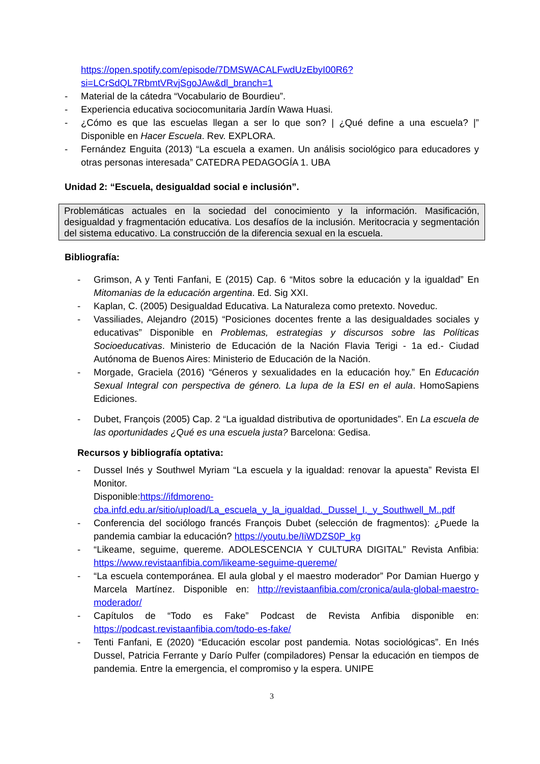https://open.spotify.com/episode/7DMSWACALFwdUzEbyI00R6?si=LCrSdQL7RbmtVRvjSgoJAw&dl_branch=1
- Material de la cátedra “Vocabulario de Bourdieu”.
- Experiencia educativa sociocomunitaria Jardín Wawa Huasi.
- ¿Cómo es que las escuelas llegan a ser lo que son? | ¿Qué define a una escuela? |” Disponible en Hacer Escuela. Rev. EXPLORA.
- Fernández Enguita (2013) “La escuela a examen. Un análisis sociológico para educadores y otras personas interesada” CATEDRA PEDAGOGÍA 1. UBA
Unidad 2: “Escuela, desigualdad social e inclusión”.
Problemáticas actuales en la sociedad del conocimiento y la información. Masificación, desigualdad y fragmentación educativa. Los desafíos de la inclusión. Meritocracia y segmentación del sistema educativo. La construcción de la diferencia sexual en la escuela.
Bibliografía:
- Grimson, A y Tenti Fanfani, E (2015) Cap. 6 “Mitos sobre la educación y la igualdad” En Mitomanias de la educación argentina. Ed. Sig XXI.
- Kaplan, C. (2005) Desigualdad Educativa. La Naturaleza como pretexto. Noveduc.
- Vassiliades, Alejandro (2015) “Posiciones docentes frente a las desigualdades sociales y educativas” Disponible en Problemas, estrategias y discursos sobre las Políticas Socioeducativas. Ministerio de Educación de la Nación Flavia Terigi - 1a ed.- Ciudad Autónoma de Buenos Aires: Ministerio de Educación de la Nación.
- Morgade, Graciela (2016) “Géneros y sexualidades en la educación hoy.” En Educación Sexual Integral con perspectiva de género. La lupa de la ESI en el aula. HomoSapiens Ediciones.
- Dubet, François (2005) Cap. 2 “La igualdad distributiva de oportunidades”. En La escuela de las oportunidades ¿Qué es una escuela justa? Barcelona: Gedisa.
Recursos y bibliografía optativa:
- Dussel Inés y Southwel Myriam “La escuela y la igualdad: renovar la apuesta” Revista El Monitor.
Disponible:https://ifdmoreno-cba.infd.edu.ar/sitio/upload/La_escuela_y_la_igualdad._Dussel_I._y_Southwell_M..pdf
- Conferencia del sociólogo francés François Dubet (selección de fragmentos): ¿Puede la pandemia cambiar la educación? https://youtu.be/IiWDZS0P_kg
- “Likeame, seguime, quereme. ADOLESCENCIA Y CULTURA DIGITAL” Revista Anfibia: https://www.revistaanfibia.com/likeame-seguime-quereme/
- “La escuela contemporánea. El aula global y el maestro moderador” Por Damian Huergo y Marcela Martínez. Disponible en: http://revistaanfibia.com/cronica/aula-global-maestro-moderador/
- Capítulos de “Todo es Fake” Podcast de Revista Anfibia disponible en: https://podcast.revistaanfibia.com/todo-es-fake/
- Tenti Fanfani, E (2020) “Educación escolar post pandemia. Notas sociológicas”. En Inés Dussel, Patricia Ferrante y Darío Pulfer (compiladores) Pensar la educación en tiempos de pandemia. Entre la emergencia, el compromiso y la espera. UNIPE
3